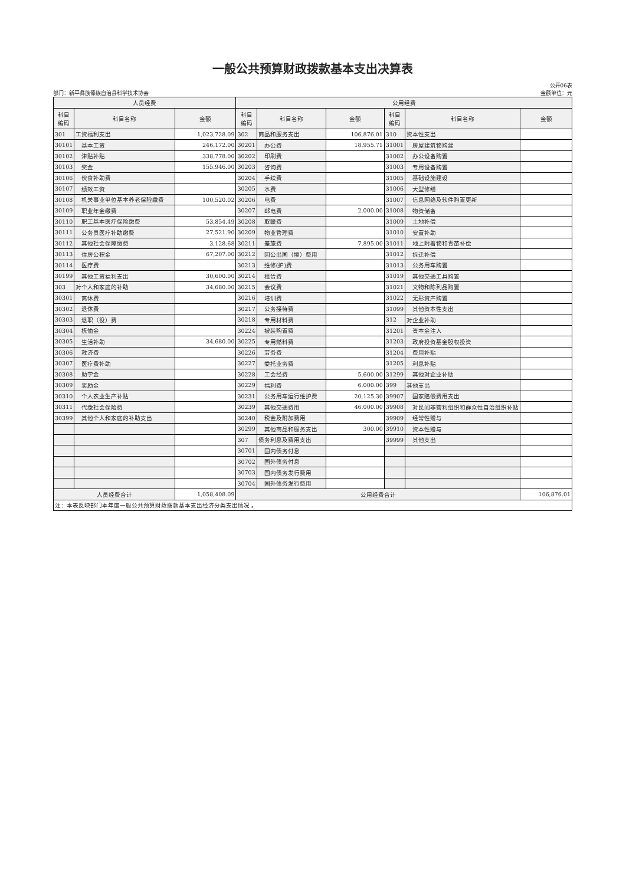一般公共预算财政拨款基本支出决算表
公开06表
部门：新平彝族傣族自治县科学技术协会 金额单位：元
| 人员经费 | | | 公用经费 | | | | | |
| --- | --- | --- | --- | --- | --- | --- | --- | --- |
| 科目 编码 | 科目名称 | 金额 | 科目 编码 | 科目名称 | 金额 | 科目 编码 | 科目名称 | 金额 |
| 301 | 工资福利支出 | 1,023,728.09 | 302 | 商品和服务支出 | 106,876.01 | 310 | 资本性支出 | |
| 30101 | 基本工资 | 246,172.00 | 30201 | 办公费 | 18,955.71 | 31001 | 房屋建筑物购建 | |
| 30102 | 津贴补贴 | 338,778.00 | 30202 | 印刷费 | | 31002 | 办公设备购置 | |
| 30103 | 奖金 | 155,946.00 | 30203 | 咨询费 | | 31003 | 专用设备购置 | |
| 30106 | 伙食补助费 | | 30204 | 手续费 | | 31005 | 基础设施建设 | |
| 30107 | 绩效工资 | | 30205 | 水费 | | 31006 | 大型修缮 | |
| 30108 | 机关事业单位基本养老保险缴费 | 100,520.02 | 30206 | 电费 | | 31007 | 信息网络及软件购置更新 | |
| 30109 | 职业年金缴费 | | 30207 | 邮电费 | 2,000.00 | 31008 | 物资储备 | |
| 30110 | 职工基本医疗保险缴费 | 53,854.49 | 30208 | 取暖费 | | 31009 | 土地补偿 | |
| 30111 | 公务员医疗补助缴费 | 27,521.90 | 30209 | 物业管理费 | | 31010 | 安置补助 | |
| 30112 | 其他社会保障缴费 | 3,128.68 | 30211 | 差旅费 | 7,895.00 | 31011 | 地上附着物和青苗补偿 | |
| 30113 | 住房公积金 | 67,207.00 | 30212 | 因公出国（境）费用 | | 31012 | 拆迁补偿 | |
| 30114 | 医疗费 | | 30213 | 维修(护)费 | | 31013 | 公务用车购置 | |
| 30199 | 其他工资福利支出 | 30,600.00 | 30214 | 租赁费 | | 31019 | 其他交通工具购置 | |
| 303 | 对个人和家庭的补助 | 34,680.00 | 30215 | 会议费 | | 31021 | 文物和陈列品购置 | |
| 30301 | 离休费 | | 30216 | 培训费 | | 31022 | 无形资产购置 | |
| 30302 | 退休费 | | 30217 | 公务接待费 | | 31099 | 其他资本性支出 | |
| 30303 | 退职（役）费 | | 30218 | 专用材料费 | | 312 | 对企业补助 | |
| 30304 | 抚恤金 | | 30224 | 被装购置费 | | 31201 | 资本金注入 | |
| 30305 | 生活补助 | 34,680.00 | 30225 | 专用燃料费 | | 31203 | 政府投资基金股权投资 | |
| 30306 | 救济费 | | 30226 | 劳务费 | | 31204 | 费用补贴 | |
| 30307 | 医疗费补助 | | 30227 | 委托业务费 | | 31205 | 利息补贴 | |
| 30308 | 助学金 | | 30228 | 工会经费 | 5,600.00 | 31299 | 其他对企业补助 | |
| 30309 | 奖励金 | | 30229 | 福利费 | 6,000.00 | 399 | 其他支出 | |
| 30310 | 个人农业生产补贴 | | 30231 | 公务用车运行维护费 | 20,125.30 | 39907 | 国家赔偿费用支出 | |
| 30311 | 代缴社会保险费 | | 30239 | 其他交通费用 | 46,000.00 | 39908 | 对民间非营利组织和群众性自治组织补贴 | |
| 30399 | 其他个人和家庭的补助支出 | | 30240 | 税金及附加费用 | | 39909 | 经常性赠与 | |
| | | | 30299 | 其他商品和服务支出 | 300.00 | 39910 | 资本性赠与 | |
| | | | 307 | 债务利息及费用支出 | | 39999 | 其他支出 | |
| | | | 30701 | 国内债务付息 | | | | |
| | | | 30702 | 国外债务付息 | | | | |
| | | | 30703 | 国内债务发行费用 | | | | |
| | | | 30704 | 国外债务发行费用 | | | | |
| 人员经费合计 | | 1,058,408.09 | 公用经费合计 | | | | | 106,876.01 |
| 注：本表反映部门本年度一般公共预算财政拨款基本支出经济分类支出情况 。 | | | | | | | | |